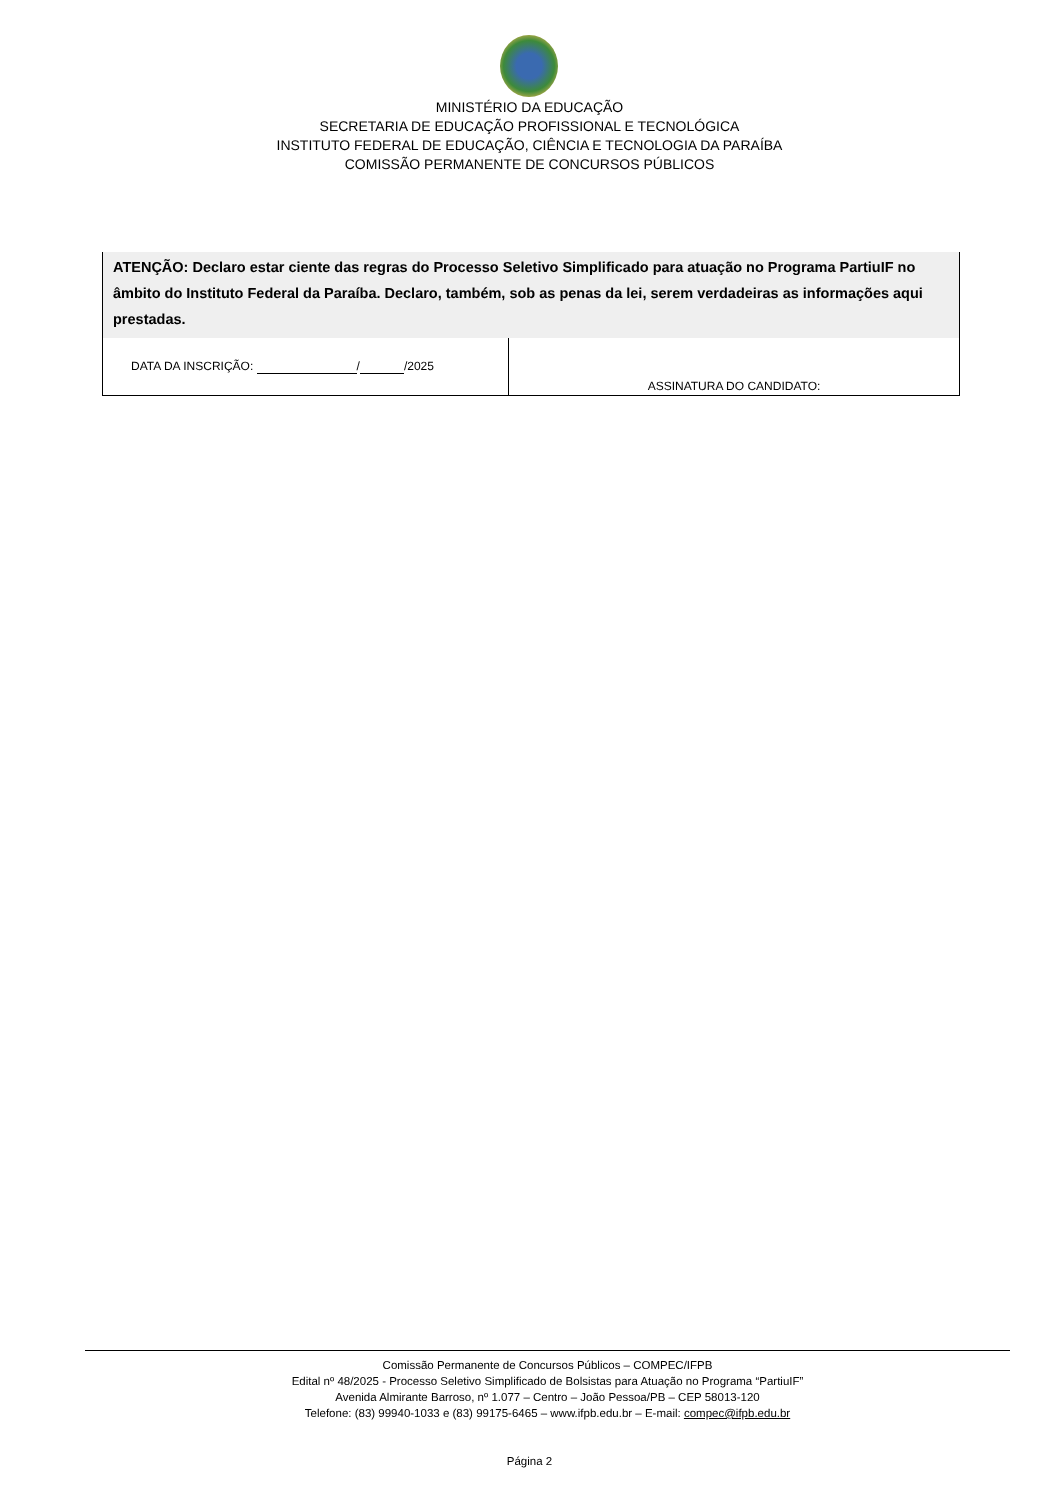MINISTÉRIO DA EDUCAÇÃO
SECRETARIA DE EDUCAÇÃO PROFISSIONAL E TECNOLÓGICA
INSTITUTO FEDERAL DE EDUCAÇÃO, CIÊNCIA E TECNOLOGIA DA PARAÍBA
COMISSÃO PERMANENTE DE CONCURSOS PÚBLICOS
| ATENÇÃO: Declaro estar ciente das regras do Processo Seletivo Simplificado para atuação no Programa PartiuIF no âmbito do Instituto Federal da Paraíba. Declaro, também, sob as penas da lei, serem verdadeiras as informações aqui prestadas. | |
| DATA DA INSCRIÇÃO: / /2025 | ASSINATURA DO CANDIDATO: |
Comissão Permanente de Concursos Públicos – COMPEC/IFPB
Edital nº 48/2025 - Processo Seletivo Simplificado de Bolsistas para Atuação no Programa “PartiuIF”
Avenida Almirante Barroso, nº 1.077 – Centro – João Pessoa/PB – CEP 58013-120
Telefone: (83) 99940-1033 e (83) 99175-6465 – www.ifpb.edu.br – E-mail: compec@ifpb.edu.br
Página 2